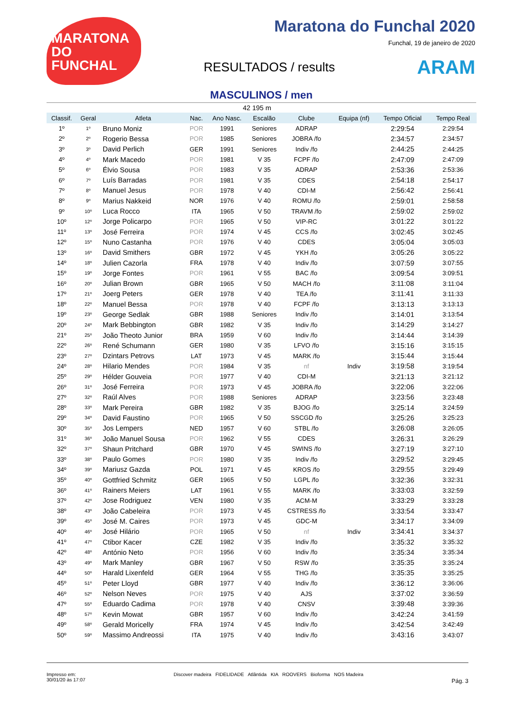MARATONA DO FUNCHAL
Maratona do Funchal 2020
Funchal, 19 de janeiro de 2020
RESULTADOS / results ARAM
MASCULINOS / men
42 195 m
| Classif. | Geral | Atleta | Nac. | Ano Nasc. | Escalão | Clube | Equipa (nf) | Tempo Oficial | Tempo Real |
| --- | --- | --- | --- | --- | --- | --- | --- | --- | --- |
| 1º | 1º | Bruno Moniz | POR | 1991 | Seniores | ADRAP | | 2:29:54 | 2:29:54 |
| 2º | 2º | Rogerio Bessa | POR | 1985 | Seniores | JOBRA /fo | | 2:34:57 | 2:34:57 |
| 3º | 3º | David Perlich | GER | 1991 | Seniores | Indiv /fo | | 2:44:25 | 2:44:25 |
| 4º | 4º | Mark Macedo | POR | 1981 | V 35 | FCPF /fo | | 2:47:09 | 2:47:09 |
| 5º | 6º | Élvio Sousa | POR | 1983 | V 35 | ADRAP | | 2:53:36 | 2:53:36 |
| 6º | 7º | Luís Barradas | POR | 1981 | V 35 | CDES | | 2:54:18 | 2:54:17 |
| 7º | 8º | Manuel Jesus | POR | 1978 | V 40 | CDI-M | | 2:56:42 | 2:56:41 |
| 8º | 9º | Marius Nakkeid | NOR | 1976 | V 40 | ROMU /fo | | 2:59:01 | 2:58:58 |
| 9º | 10º | Luca Rocco | ITA | 1965 | V 50 | TRAVM /fo | | 2:59:02 | 2:59:02 |
| 10º | 12º | Jorge Policarpo | POR | 1965 | V 50 | VIP-RC | | 3:01:22 | 3:01:22 |
| 11º | 13º | José Ferreira | POR | 1974 | V 45 | CCS /fo | | 3:02:45 | 3:02:45 |
| 12º | 15º | Nuno Castanha | POR | 1976 | V 40 | CDES | | 3:05:04 | 3:05:03 |
| 13º | 16º | David Smithers | GBR | 1972 | V 45 | YKH /fo | | 3:05:26 | 3:05:22 |
| 14º | 18º | Julien Cazorla | FRA | 1978 | V 40 | Indiv /fo | | 3:07:59 | 3:07:55 |
| 15º | 19º | Jorge Fontes | POR | 1961 | V 55 | BAC /fo | | 3:09:54 | 3:09:51 |
| 16º | 20º | Julian Brown | GBR | 1965 | V 50 | MACH /fo | | 3:11:08 | 3:11:04 |
| 17º | 21º | Joerg Peters | GER | 1978 | V 40 | TEA /fo | | 3:11:41 | 3:11:33 |
| 18º | 22º | Manuel Bessa | POR | 1978 | V 40 | FCPF /fo | | 3:13:13 | 3:13:13 |
| 19º | 23º | George Sedlak | GBR | 1988 | Seniores | Indiv /fo | | 3:14:01 | 3:13:54 |
| 20º | 24º | Mark Bebbington | GBR | 1982 | V 35 | Indiv /fo | | 3:14:29 | 3:14:27 |
| 21º | 25º | João Theoto Junior | BRA | 1959 | V 60 | Indiv /fo | | 3:14:44 | 3:14:39 |
| 22º | 26º | René Schumann | GER | 1980 | V 35 | LFVO /fo | | 3:15:16 | 3:15:15 |
| 23º | 27º | Dzintars Petrovs | LAT | 1973 | V 45 | MARK /fo | | 3:15:44 | 3:15:44 |
| 24º | 28º | Hilario Mendes | POR | 1984 | V 35 | nf | Indiv | 3:19:58 | 3:19:54 |
| 25º | 29º | Hélder Gouveia | POR | 1977 | V 40 | CDI-M | | 3:21:13 | 3:21:12 |
| 26º | 31º | José Ferreira | POR | 1973 | V 45 | JOBRA /fo | | 3:22:06 | 3:22:06 |
| 27º | 32º | Raúl Alves | POR | 1988 | Seniores | ADRAP | | 3:23:56 | 3:23:48 |
| 28º | 33º | Mark Pereira | GBR | 1982 | V 35 | BJOG /fo | | 3:25:14 | 3:24:59 |
| 29º | 34º | David Faustino | POR | 1965 | V 50 | SSCGD /fo | | 3:25:26 | 3:25:23 |
| 30º | 35º | Jos Lempers | NED | 1957 | V 60 | STBL /fo | | 3:26:08 | 3:26:05 |
| 31º | 36º | João Manuel Sousa | POR | 1962 | V 55 | CDES | | 3:26:31 | 3:26:29 |
| 32º | 37º | Shaun Pritchard | GBR | 1970 | V 45 | SWINS /fo | | 3:27:19 | 3:27:10 |
| 33º | 38º | Paulo Gomes | POR | 1980 | V 35 | Indiv /fo | | 3:29:52 | 3:29:45 |
| 34º | 39º | Mariusz Gazda | POL | 1971 | V 45 | KROS /fo | | 3:29:55 | 3:29:49 |
| 35º | 40º | Gottfried Schmitz | GER | 1965 | V 50 | LGPL /fo | | 3:32:36 | 3:32:31 |
| 36º | 41º | Rainers Meiers | LAT | 1961 | V 55 | MARK /fo | | 3:33:03 | 3:32:59 |
| 37º | 42º | Jose Rodriguez | VEN | 1980 | V 35 | ACM-M | | 3:33:29 | 3:33:28 |
| 38º | 43º | João Cabeleira | POR | 1973 | V 45 | CSTRESS /fo | | 3:33:54 | 3:33:47 |
| 39º | 45º | José M. Caires | POR | 1973 | V 45 | GDC-M | | 3:34:17 | 3:34:09 |
| 40º | 46º | José Hilário | POR | 1965 | V 50 | nf | Indiv | 3:34:41 | 3:34:37 |
| 41º | 47º | Ctibor Kacer | CZE | 1982 | V 35 | Indiv /fo | | 3:35:32 | 3:35:32 |
| 42º | 48º | António Neto | POR | 1956 | V 60 | Indiv /fo | | 3:35:34 | 3:35:34 |
| 43º | 49º | Mark Manley | GBR | 1967 | V 50 | RSW /fo | | 3:35:35 | 3:35:24 |
| 44º | 50º | Harald Lixenfeld | GER | 1964 | V 55 | THG /fo | | 3:35:35 | 3:35:25 |
| 45º | 51º | Peter Lloyd | GBR | 1977 | V 40 | Indiv /fo | | 3:36:12 | 3:36:06 |
| 46º | 52º | Nelson Neves | POR | 1975 | V 40 | AJS | | 3:37:02 | 3:36:59 |
| 47º | 55º | Eduardo Cadima | POR | 1978 | V 40 | CNSV | | 3:39:48 | 3:39:36 |
| 48º | 57º | Kevin Mowat | GBR | 1957 | V 60 | Indiv /fo | | 3:42:24 | 3:41:59 |
| 49º | 58º | Gerald Moricelly | FRA | 1974 | V 45 | Indiv /fo | | 3:42:54 | 3:42:49 |
| 50º | 59º | Massimo Andreossi | ITA | 1975 | V 40 | Indiv /fo | | 3:43:16 | 3:43:07 |
Impresso em:
30/01/20 às 17:07
Discover madeira FIDELIDADE Atlântida KIA ROOVERS Bioforma NOS Madeira
Pág. 3